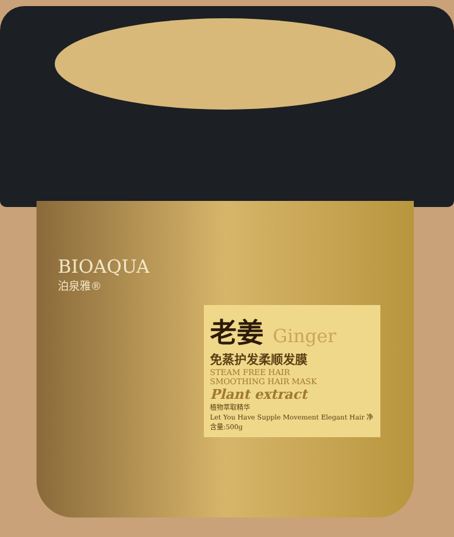BIOAQUA
泊泉雅®
老姜 Ginger
免蒸护发柔顺发膜
STEAM FREE HAIR
SMOOTHING HAIR MASK
Plant extract
植物萃取精华
Let You Have Supple Movement Elegant Hair 净含量:500g